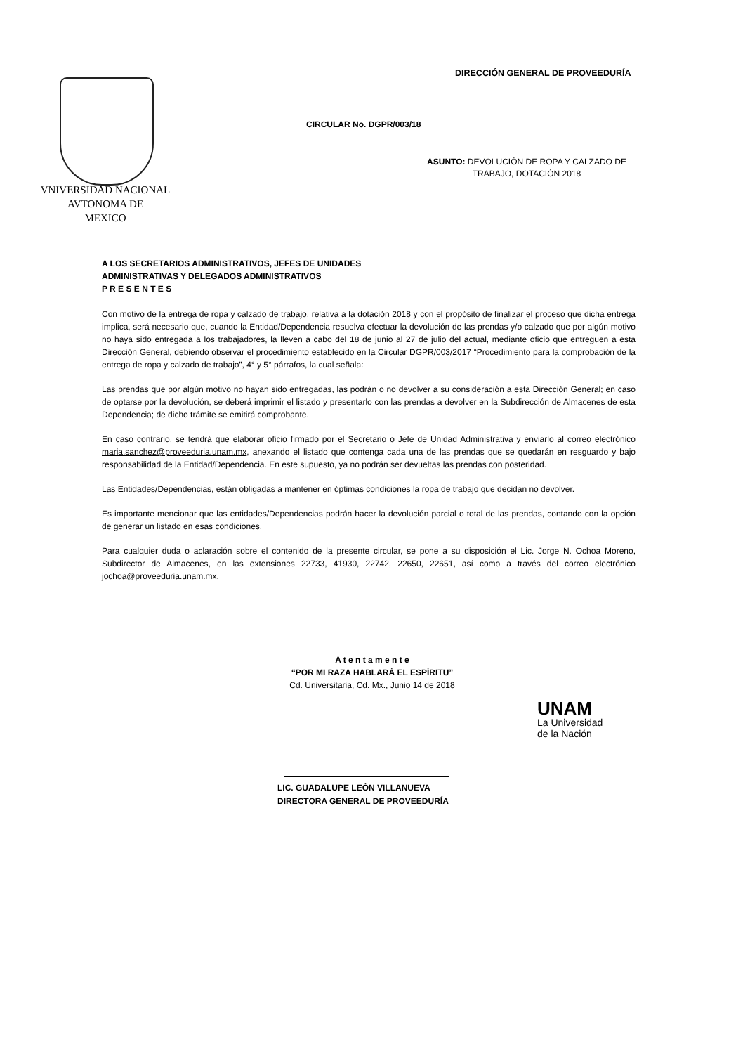DIRECCIÓN GENERAL DE PROVEEDURÍA
VNIVERSIDAD NACIONAL
AVTONOMA DE
MEXICO
CIRCULAR No. DGPR/003/18
ASUNTO: DEVOLUCIÓN DE ROPA Y CALZADO DE
TRABAJO, DOTACIÓN 2018
A LOS SECRETARIOS ADMINISTRATIVOS, JEFES DE UNIDADES
ADMINISTRATIVAS Y DELEGADOS ADMINISTRATIVOS
P R E S E N T E S
Con motivo de la entrega de ropa y calzado de trabajo, relativa a la dotación 2018 y con el propósito de finalizar el proceso que dicha entrega implica, será necesario que, cuando la Entidad/Dependencia resuelva efectuar la devolución de las prendas y/o calzado que por algún motivo no haya sido entregada a los trabajadores, la lleven a cabo del 18 de junio al 27 de julio del actual, mediante oficio que entreguen a esta Dirección General, debiendo observar el procedimiento establecido en la Circular DGPR/003/2017 “Procedimiento para la comprobación de la entrega de ropa y calzado de trabajo”, 4° y 5° párrafos, la cual señala:
Las prendas que por algún motivo no hayan sido entregadas, las podrán o no devolver a su consideración a esta Dirección General; en caso de optarse por la devolución, se deberá imprimir el listado y presentarlo con las prendas a devolver en la Subdirección de Almacenes de esta Dependencia; de dicho trámite se emitirá comprobante.
En caso contrario, se tendrá que elaborar oficio firmado por el Secretario o Jefe de Unidad Administrativa y enviarlo al correo electrónico maria.sanchez@proveeduria.unam.mx, anexando el listado que contenga cada una de las prendas que se quedarán en resguardo y bajo responsabilidad de la Entidad/Dependencia. En este supuesto, ya no podrán ser devueltas las prendas con posteridad.
Las Entidades/Dependencias, están obligadas a mantener en óptimas condiciones la ropa de trabajo que decidan no devolver.
Es importante mencionar que las entidades/Dependencias podrán hacer la devolución parcial o total de las prendas, contando con la opción de generar un listado en esas condiciones.
Para cualquier duda o aclaración sobre el contenido de la presente circular, se pone a su disposición el Lic. Jorge N. Ochoa Moreno, Subdirector de Almacenes, en las extensiones 22733, 41930, 22742, 22650, 22651, así como a través del correo electrónico jochoa@proveeduria.unam.mx.
A t e n t a m e n t e
“POR MI RAZA HABLARÁ EL ESPÍRITU”
Cd. Universitaria, Cd. Mx., Junio 14 de 2018
LIC. GUADALUPE LEÓN VILLANUEVA
DIRECTORA GENERAL DE PROVEEDURÍA
UNAM
La Universidad
de la Nación